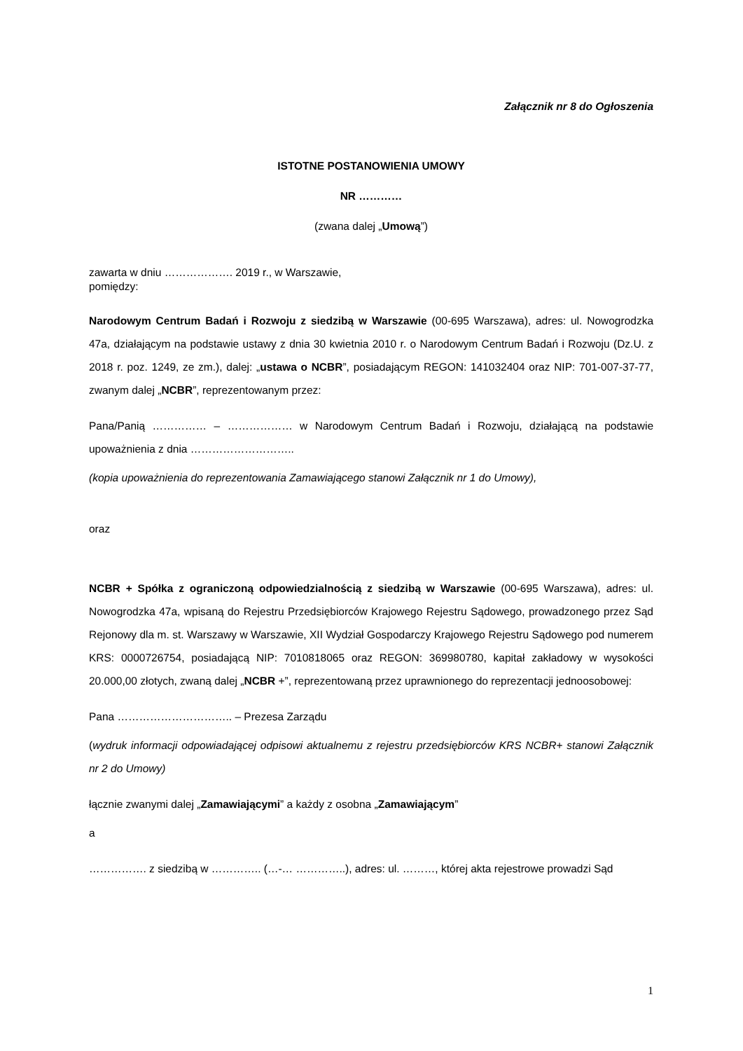Załącznik nr 8 do Ogłoszenia
ISTOTNE POSTANOWIENIA UMOWY
NR …………
(zwana dalej „Umową”)
zawarta w dniu ………………. 2019 r., w Warszawie,
pomiędzy:
Narodowym Centrum Badań i Rozwoju z siedzibą w Warszawie (00-695 Warszawa), adres: ul. Nowogrodzka 47a, działającym na podstawie ustawy z dnia 30 kwietnia 2010 r. o Narodowym Centrum Badań i Rozwoju (Dz.U. z 2018 r. poz. 1249, ze zm.), dalej: „ustawa o NCBR”, posiadającym REGON: 141032404 oraz NIP: 701-007-37-77, zwanym dalej „NCBR”, reprezentowanym przez:
Pana/Panią …………… – ……………… w Narodowym Centrum Badań i Rozwoju, działającą na podstawie upoważnienia z dnia ………………………..
(kopia upoważnienia do reprezentowania Zamawiającego stanowi Załącznik nr 1 do Umowy),
oraz
NCBR + Spółka z ograniczoną odpowiedzialnością z siedzibą w Warszawie (00-695 Warszawa), adres: ul. Nowogrodzka 47a, wpisaną do Rejestru Przedsiębiorców Krajowego Rejestru Sądowego, prowadzonego przez Sąd Rejonowy dla m. st. Warszawy w Warszawie, XII Wydział Gospodarczy Krajowego Rejestru Sądowego pod numerem KRS: 0000726754, posiadającą NIP: 7010818065 oraz REGON: 369980780, kapitał zakładowy w wysokości 20.000,00 złotych, zwaną dalej „NCBR +”, reprezentowaną przez uprawnionego do reprezentacji jednoosobowej:
Pana ………………………….. – Prezesa Zarządu
(wydruk informacji odpowiadającej odpisowi aktualnemu z rejestru przedsiębiorców KRS NCBR+ stanowi Załącznik nr 2 do Umowy)
łącznie zwanymi dalej „Zamawiającymi” a każdy z osobna „Zamawiającym”
a
……………. z siedzibą w ………….. (…-… …………..), adres: ul. ………, której akta rejestrowe prowadzi Sąd
1